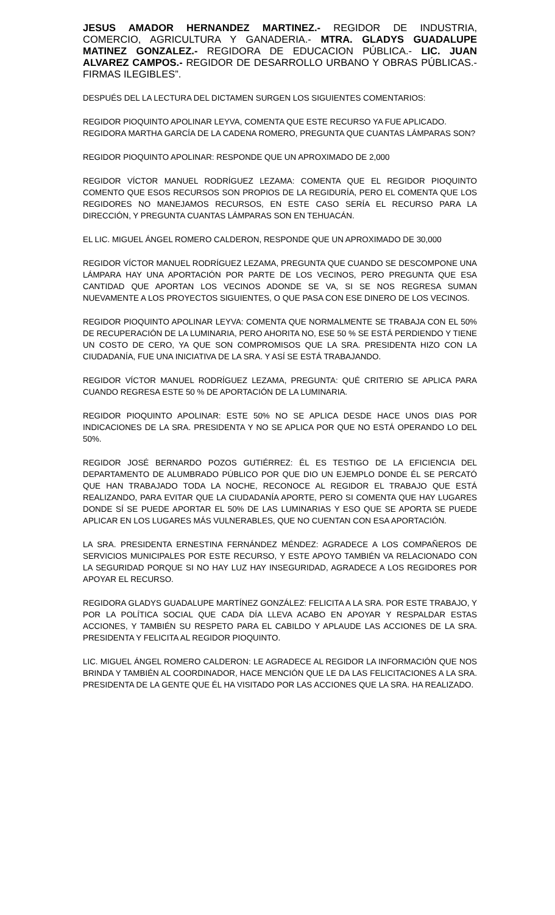JESUS AMADOR HERNANDEZ MARTINEZ.- REGIDOR DE INDUSTRIA, COMERCIO, AGRICULTURA Y GANADERIA.- MTRA. GLADYS GUADALUPE MATINEZ GONZALEZ.- REGIDORA DE EDUCACION PÚBLICA.- LIC. JUAN ALVAREZ CAMPOS.- REGIDOR DE DESARROLLO URBANO Y OBRAS PÚBLICAS.- FIRMAS ILEGIBLES”.
DESPUÉS DEL LA LECTURA DEL DICTAMEN SURGEN LOS SIGUIENTES COMENTARIOS:
REGIDOR PIOQUINTO APOLINAR LEYVA, COMENTA QUE ESTE RECURSO YA FUE APLICADO.
REGIDORA MARTHA GARCÍA DE LA CADENA ROMERO, PREGUNTA QUE CUANTAS LÁMPARAS SON?
REGIDOR PIOQUINTO APOLINAR: RESPONDE QUE UN APROXIMADO DE 2,000
REGIDOR VÍCTOR MANUEL RODRÍGUEZ LEZAMA: COMENTA QUE EL REGIDOR PIOQUINTO COMENTO QUE ESOS RECURSOS SON PROPIOS DE LA REGIDURÍA, PERO EL COMENTA QUE LOS REGIDORES NO MANEJAMOS RECURSOS, EN ESTE CASO SERÍA EL RECURSO PARA LA DIRECCIÓN, Y PREGUNTA CUANTAS LÁMPARAS SON EN TEHUACÁN.
EL LIC. MIGUEL ÁNGEL ROMERO CALDERON, RESPONDE QUE UN APROXIMADO DE 30,000
REGIDOR VÍCTOR MANUEL RODRÍGUEZ LEZAMA, PREGUNTA QUE CUANDO SE DESCOMPONE UNA LÁMPARA HAY UNA APORTACIÓN POR PARTE DE LOS VECINOS, PERO PREGUNTA QUE ESA CANTIDAD QUE APORTAN LOS VECINOS ADONDE SE VA, SI SE NOS REGRESA SUMAN NUEVAMENTE A LOS PROYECTOS SIGUIENTES, O QUE PASA CON ESE DINERO DE LOS VECINOS.
REGIDOR PIOQUINTO APOLINAR LEYVA: COMENTA QUE NORMALMENTE SE TRABAJA CON EL 50% DE RECUPERACIÓN DE LA LUMINARIA, PERO AHORITA NO, ESE 50 % SE ESTÁ PERDIENDO Y TIENE UN COSTO DE CERO, YA QUE SON COMPROMISOS QUE LA SRA. PRESIDENTA HIZO CON LA CIUDADANÍA, FUE UNA INICIATIVA DE LA SRA. Y ASÍ SE ESTÁ TRABAJANDO.
REGIDOR VÍCTOR MANUEL RODRÍGUEZ LEZAMA, PREGUNTA: QUÉ CRITERIO SE APLICA PARA CUANDO REGRESA ESTE 50 % DE APORTACIÓN DE LA LUMINARIA.
REGIDOR PIOQUINTO APOLINAR: ESTE 50% NO SE APLICA DESDE HACE UNOS DIAS POR INDICACIONES DE LA SRA. PRESIDENTA Y NO SE APLICA POR QUE NO ESTÁ OPERANDO LO DEL 50%.
REGIDOR JOSÉ BERNARDO POZOS GUTIÉRREZ: ÉL ES TESTIGO DE LA EFICIENCIA DEL DEPARTAMENTO DE ALUMBRADO PÚBLICO POR QUE DIO UN EJEMPLO DONDE ÉL SE PERCATÓ QUE HAN TRABAJADO TODA LA NOCHE, RECONOCE AL REGIDOR EL TRABAJO QUE ESTÁ REALIZANDO, PARA EVITAR QUE LA CIUDADANÍA APORTE, PERO SI COMENTA QUE HAY LUGARES DONDE SÍ SE PUEDE APORTAR EL 50% DE LAS LUMINARIAS Y ESO QUE SE APORTA SE PUEDE APLICAR EN LOS LUGARES MÁS VULNERABLES, QUE NO CUENTAN CON ESA APORTACIÓN.
LA SRA. PRESIDENTA ERNESTINA FERNÁNDEZ MÉNDEZ: AGRADECE A LOS COMPAÑEROS DE SERVICIOS MUNICIPALES POR ESTE RECURSO, Y ESTE APOYO TAMBIÉN VA RELACIONADO CON LA SEGURIDAD PORQUE SI NO HAY LUZ HAY INSEGURIDAD, AGRADECE A LOS REGIDORES POR APOYAR EL RECURSO.
REGIDORA GLADYS GUADALUPE MARTÍNEZ GONZÁLEZ: FELICITA A LA SRA. POR ESTE TRABAJO, Y POR LA POLÍTICA SOCIAL QUE CADA DÍA LLEVA ACABO EN APOYAR Y RESPALDAR ESTAS ACCIONES, Y TAMBIÉN SU RESPETO PARA EL CABILDO Y APLAUDE LAS ACCIONES DE LA SRA. PRESIDENTA Y FELICITA AL REGIDOR PIOQUINTO.
LIC. MIGUEL ÁNGEL ROMERO CALDERON: LE AGRADECE AL REGIDOR LA INFORMACIÓN QUE NOS BRINDA Y TAMBIÉN AL COORDINADOR, HACE MENCIÓN QUE LE DA LAS FELICITACIONES A LA SRA. PRESIDENTA DE LA GENTE QUE ÉL HA VISITADO POR LAS ACCIONES QUE LA SRA. HA REALIZADO.